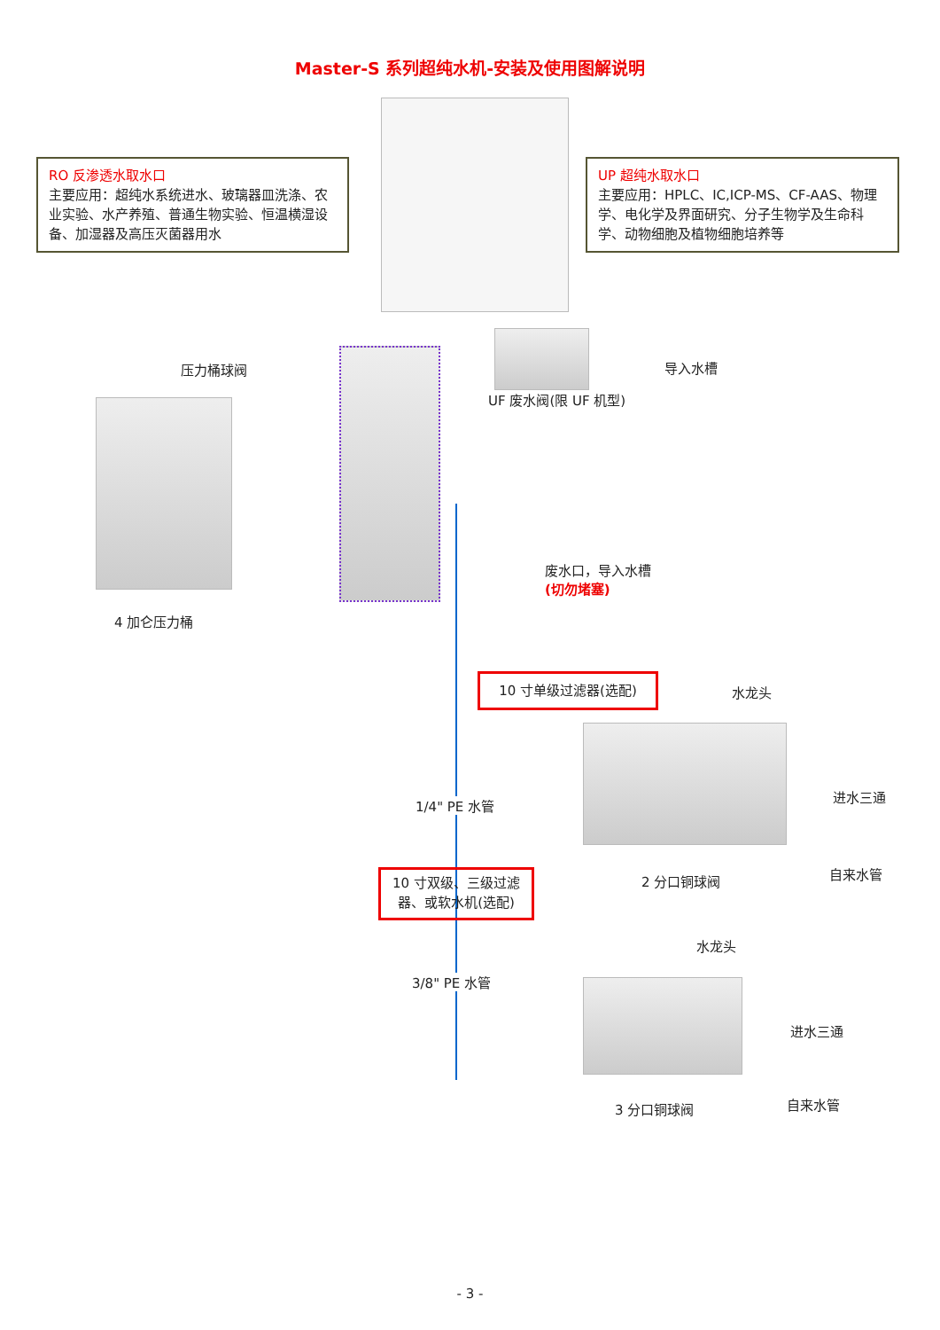Master-S 系列超纯水机-安装及使用图解说明
RO 反渗透水取水口
主要应用：超纯水系统进水、玻璃器皿洗涤、农业实验、水产养殖、普通生物实验、恒温横湿设备、加湿器及高压灭菌器用水
UP 超纯水取水口
主要应用：HPLC、IC,ICP-MS、CF-AAS、物理学、电化学及界面研究、分子生物学及生命科学、动物细胞及植物细胞培养等
压力桶球阀 导入水槽
UF 废水阀(限 UF 机型)
废水口，导入水槽
(切勿堵塞)
4 加仑压力桶
10 寸单级过滤器(选配)
水龙头
进水三通
1/4" PE 水管
2 分口铜球阀 自来水管
10 寸双级、三级过滤器、或软水机(选配)
水龙头
3/8" PE 水管
进水三通
自来水管
3 分口铜球阀
- 3 -